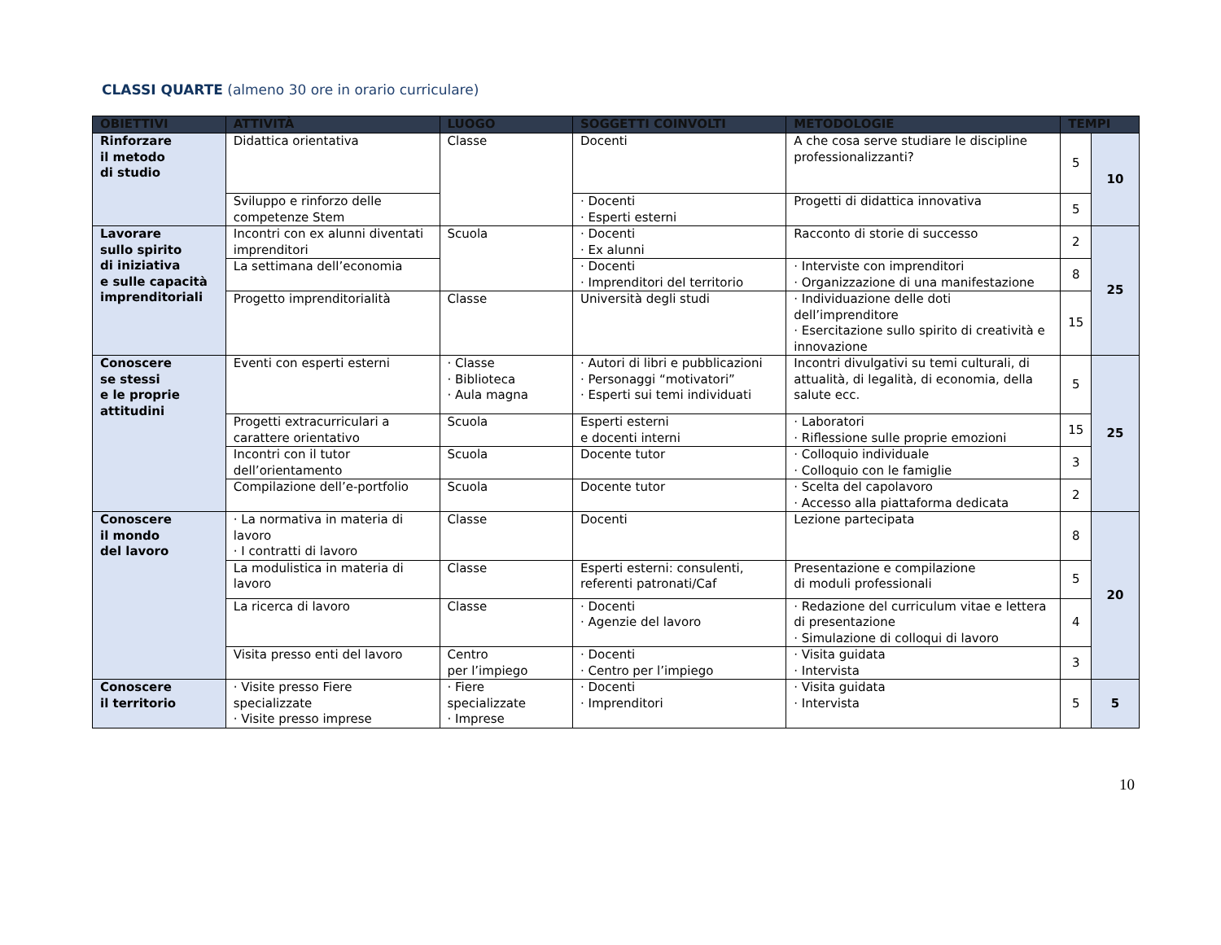CLASSI QUARTE (almeno 30 ore in orario curriculare)
| OBIETTIVI | ATTIVITÀ | LUOGO | SOGGETTI COINVOLTI | METODOLOGIE | TEMPI | |
| --- | --- | --- | --- | --- | --- | --- |
| Rinforzare il metodo di studio | Didattica orientativa | Classe | Docenti | A che cosa serve studiare le discipline professionalizzanti? | 5 | 10 |
| | Sviluppo e rinforzo delle competenze Stem | | · Docenti · Esperti esterni | Progetti di didattica innovativa | 5 | |
| Lavorare sullo spirito di iniziativa e sulle capacità imprenditoriali | Incontri con ex alunni diventati imprenditori | Scuola | · Docenti · Ex alunni | Racconto di storie di successo | 2 | 25 |
| | La settimana dell’economia | | · Docenti · Imprenditori del territorio | · Interviste con imprenditori · Organizzazione di una manifestazione | 8 | |
| | Progetto imprenditorialità | Classe | Università degli studi | · Individuazione delle doti dell’imprenditore · Esercitazione sullo spirito di creatività e innovazione | 15 | |
| Conoscere se stessi e le proprie attitudini | Eventi con esperti esterni | · Classe · Biblioteca · Aula magna | · Autori di libri e pubblicazioni · Personaggi “motivatori” · Esperti sui temi individuati | Incontri divulgativi su temi culturali, di attualità, di legalità, di economia, della salute ecc. | 5 | 25 |
| | Progetti extracurriculari a carattere orientativo | Scuola | Esperti esterni e docenti interni | · Laboratori · Riflessione sulle proprie emozioni | 15 | |
| | Incontri con il tutor dell’orientamento | Scuola | Docente tutor | · Colloquio individuale · Colloquio con le famiglie | 3 | |
| | Compilazione dell’e-portfolio | Scuola | Docente tutor | · Scelta del capolavoro · Accesso alla piattaforma dedicata | 2 | |
| Conoscere il mondo del lavoro | · La normativa in materia di lavoro · I contratti di lavoro | Classe | Docenti | Lezione partecipata | 8 | 20 |
| | La modulistica in materia di lavoro | Classe | Esperti esterni: consulenti, referenti patronati/Caf | Presentazione e compilazione di moduli professionali | 5 | |
| | La ricerca di lavoro | Classe | · Docenti · Agenzie del lavoro | · Redazione del curriculum vitae e lettera di presentazione · Simulazione di colloqui di lavoro | 4 | |
| | Visita presso enti del lavoro | Centro per l’impiego | · Docenti · Centro per l’impiego | · Visita guidata · Intervista | 3 | |
| Conoscere il territorio | · Visite presso Fiere specializzate · Visite presso imprese | · Fiere specializzate · Imprese | · Docenti · Imprenditori | · Visita guidata · Intervista | 5 | 5 |
10